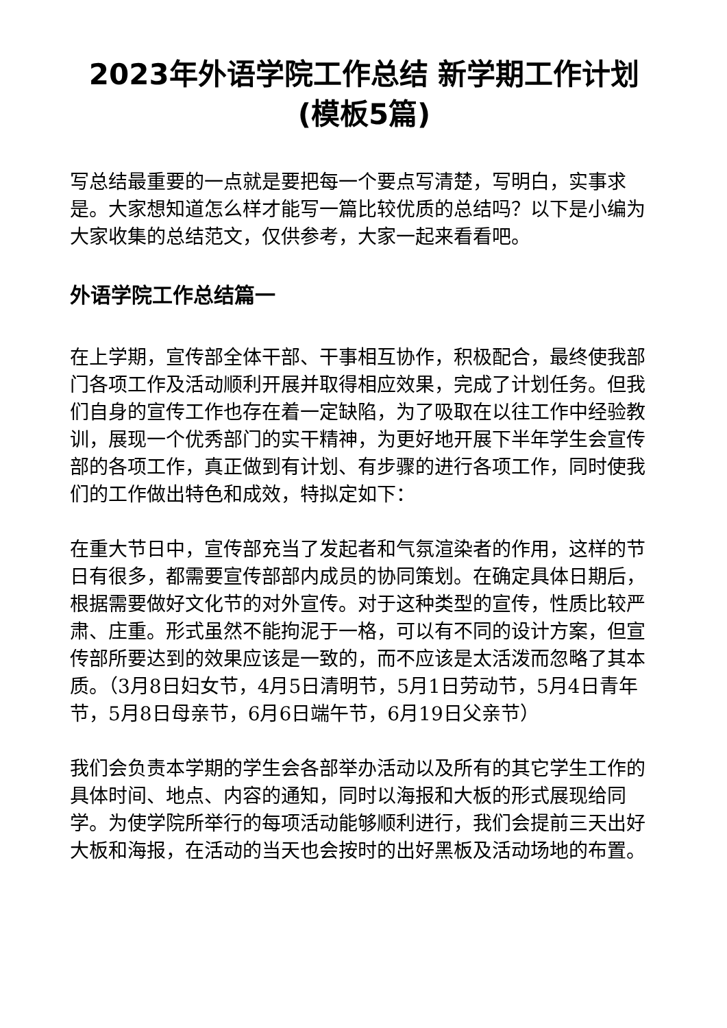2023年外语学院工作总结 新学期工作计划(模板5篇)
写总结最重要的一点就是要把每一个要点写清楚，写明白，实事求是。大家想知道怎么样才能写一篇比较优质的总结吗？以下是小编为大家收集的总结范文，仅供参考，大家一起来看看吧。
外语学院工作总结篇一
在上学期，宣传部全体干部、干事相互协作，积极配合，最终使我部门各项工作及活动顺利开展并取得相应效果，完成了计划任务。但我们自身的宣传工作也存在着一定缺陷，为了吸取在以往工作中经验教训，展现一个优秀部门的实干精神，为更好地开展下半年学生会宣传部的各项工作，真正做到有计划、有步骤的进行各项工作，同时使我们的工作做出特色和成效，特拟定如下：
在重大节日中，宣传部充当了发起者和气氛渲染者的作用，这样的节日有很多，都需要宣传部部内成员的协同策划。在确定具体日期后，根据需要做好文化节的对外宣传。对于这种类型的宣传，性质比较严肃、庄重。形式虽然不能拘泥于一格，可以有不同的设计方案，但宣传部所要达到的效果应该是一致的，而不应该是太活泼而忽略了其本质。（3月8日妇女节，4月5日清明节，5月1日劳动节，5月4日青年节，5月8日母亲节，6月6日端午节，6月19日父亲节）
我们会负责本学期的学生会各部举办活动以及所有的其它学生工作的具体时间、地点、内容的通知，同时以海报和大板的形式展现给同学。为使学院所举行的每项活动能够顺利进行，我们会提前三天出好大板和海报，在活动的当天也会按时的出好黑板及活动场地的布置。